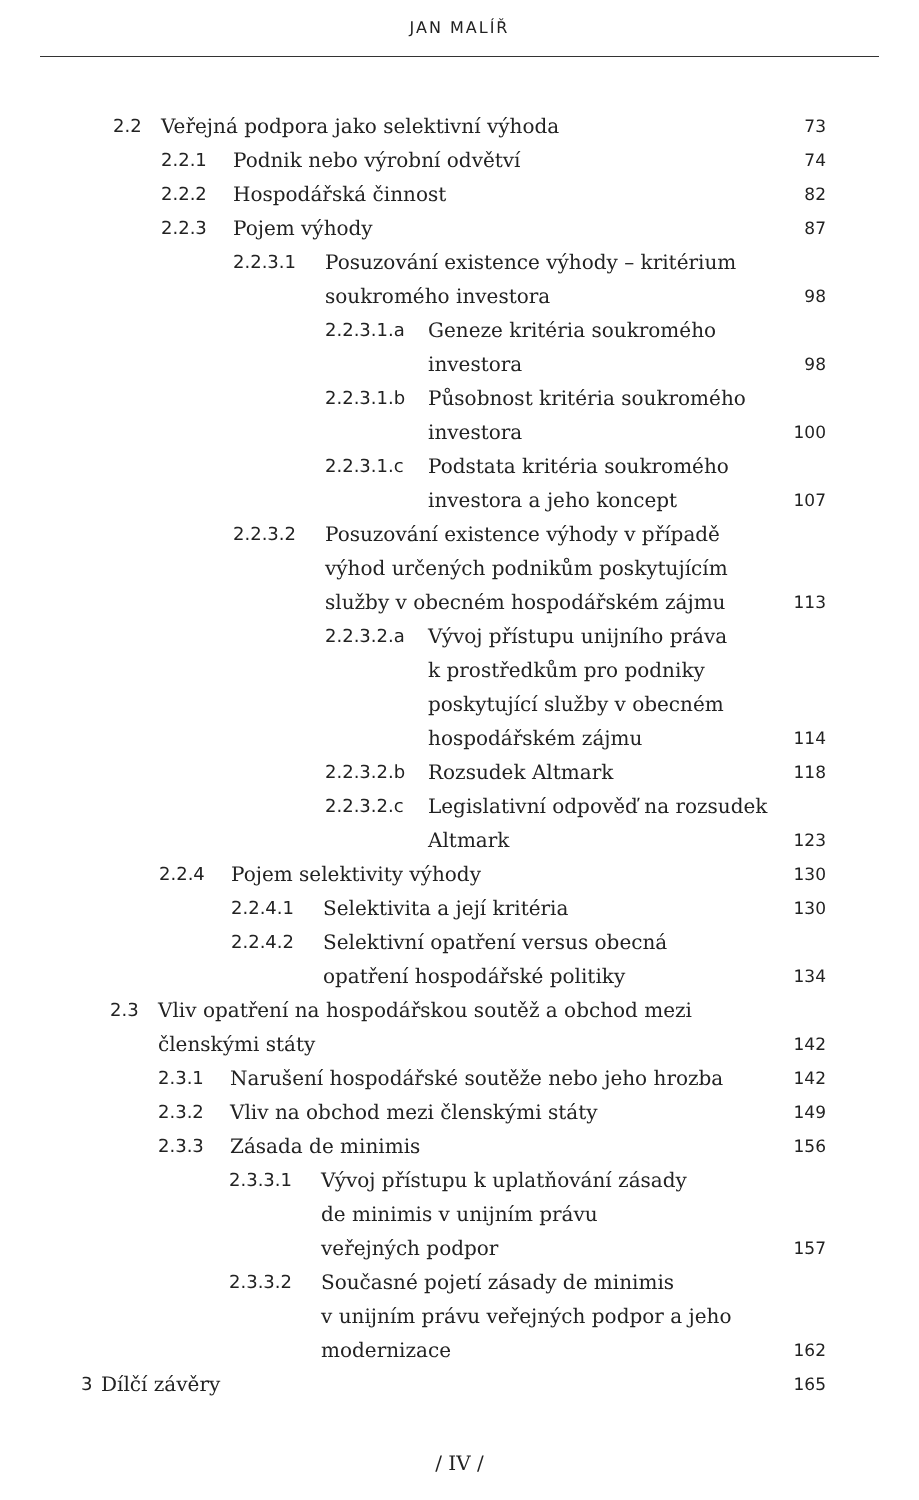JAN MALÍŘ
2.2 Veřejná podpora jako selektivní výhoda 73
2.2.1 Podnik nebo výrobní odvětví 74
2.2.2 Hospodářská činnost 82
2.2.3 Pojem výhody 87
2.2.3.1 Posuzování existence výhody – kritérium
soukromého investora 98
2.2.3.1.a Geneze kritéria soukromého
investora 98
2.2.3.1.b Působnost kritéria soukromého
investora 100
2.2.3.1.c Podstata kritéria soukromého
investora a jeho koncept 107
2.2.3.2 Posuzování existence výhody v případě
výhod určených podnikům poskytujícím
služby v obecném hospodářském zájmu 113
2.2.3.2.a Vývoj přístupu unijního práva
k prostředkům pro podniky
poskytující služby v obecném
hospodářském zájmu 114
2.2.3.2.b Rozsudek Altmark 118
2.2.3.2.c Legislativní odpověď na rozsudek
Altmark 123
2.2.4 Pojem selektivity výhody 130
2.2.4.1 Selektivita a její kritéria 130
2.2.4.2 Selektivní opatření versus obecná
opatření hospodářské politiky 134
2.3 Vliv opatření na hospodářskou soutěž a obchod mezi
členskými státy 142
2.3.1 Narušení hospodářské soutěže nebo jeho hrozba 142
2.3.2 Vliv na obchod mezi členskými státy 149
2.3.3 Zásada de minimis 156
2.3.3.1 Vývoj přístupu k uplatňování zásady
de minimis v unijním právu
veřejných podpor 157
2.3.3.2 Současné pojetí zásady de minimis
v unijním právu veřejných podpor a jeho
modernizace 162
3 Dílčí závěry 165
/ IV /